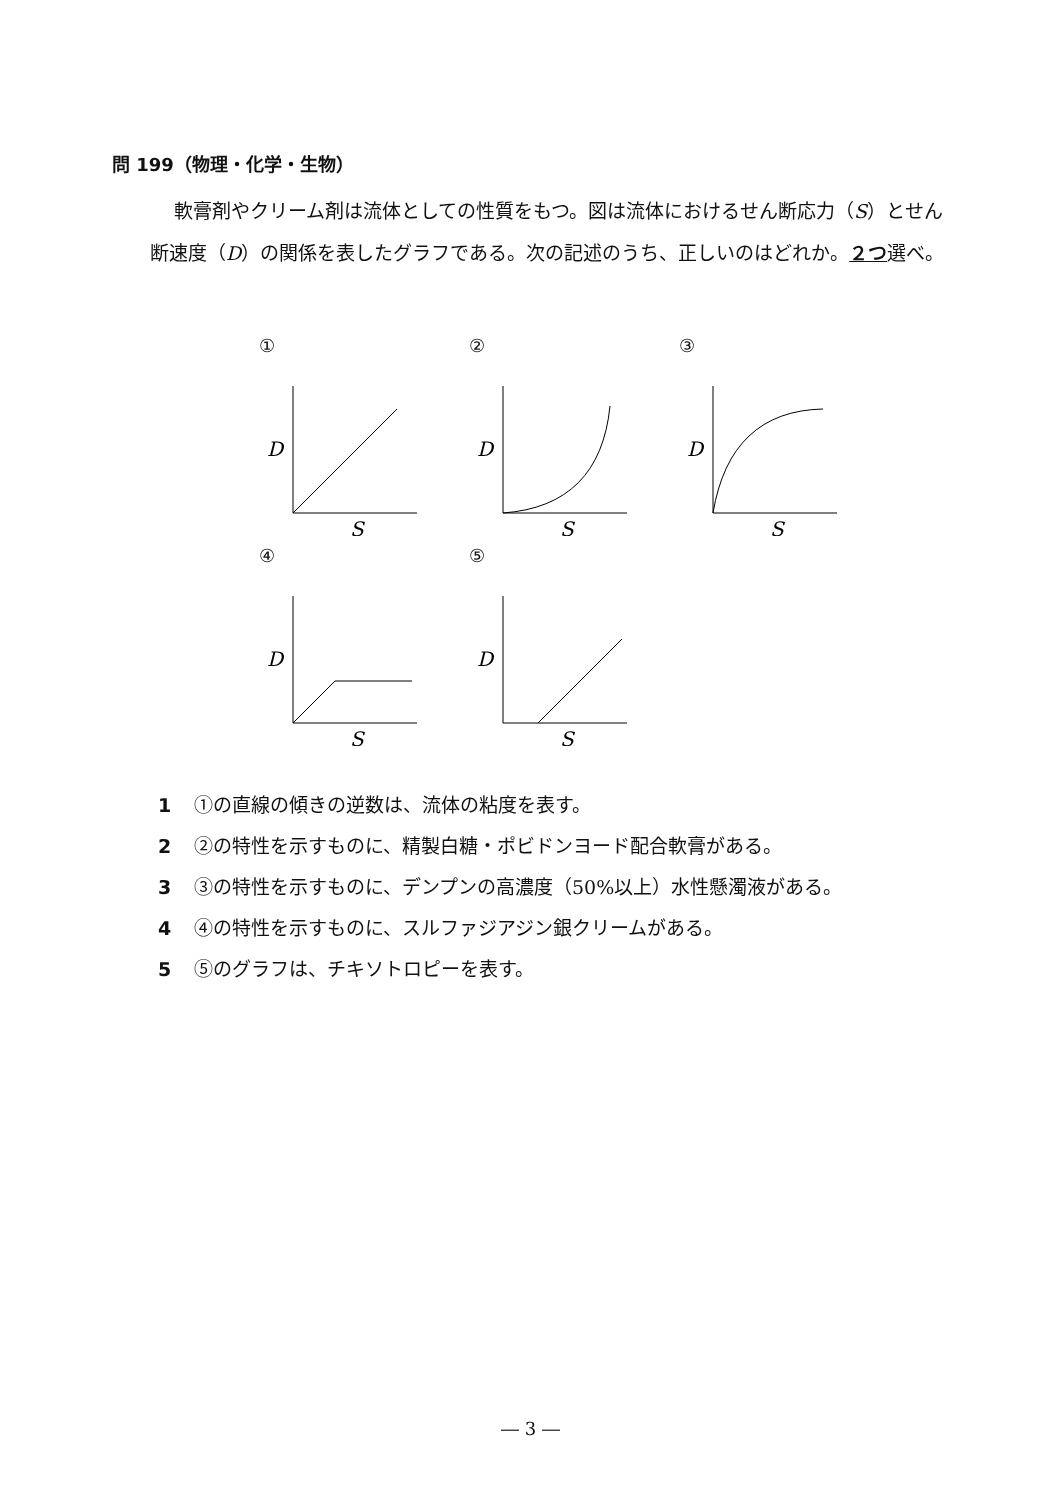問 199（物理・化学・生物）
軟膏剤やクリーム剤は流体としての性質をもつ。図は流体におけるせん断応力（S）とせん断速度（D）の関係を表したグラフである。次の記述のうち、正しいのはどれか。２つ選べ。
①
D
S
②
D
S
③
D
S
④
D
S
⑤
D
S
1 ①の直線の傾きの逆数は、流体の粘度を表す。
2 ②の特性を示すものに、精製白糖・ポビドンヨード配合軟膏がある。
3 ③の特性を示すものに、デンプンの高濃度（50%以上）水性懸濁液がある。
4 ④の特性を示すものに、スルファジアジン銀クリームがある。
5 ⑤のグラフは、チキソトロピーを表す。
― 3 ―